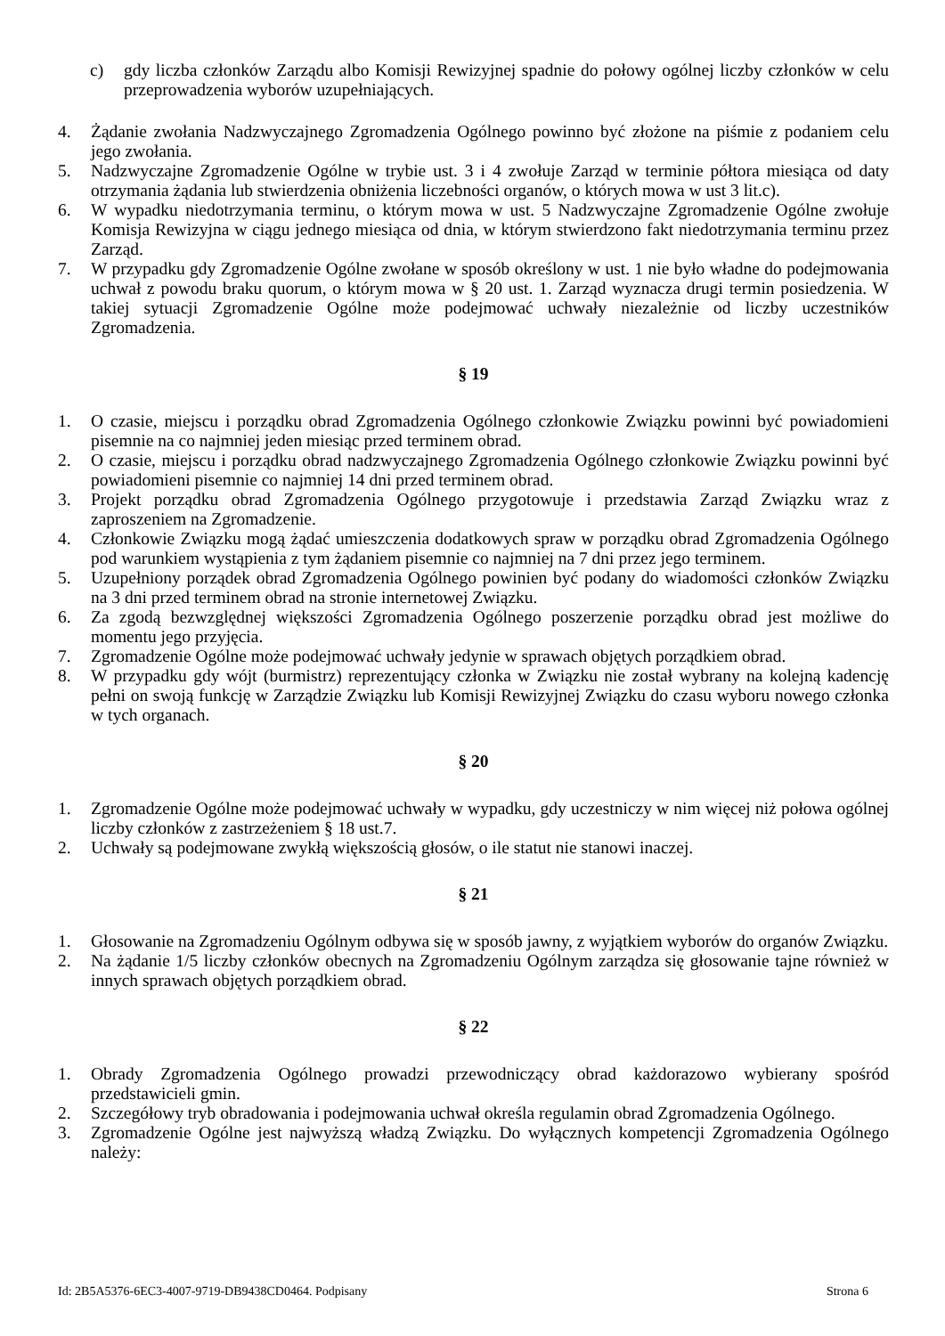c) gdy liczba członków Zarządu albo Komisji Rewizyjnej spadnie do połowy ogólnej liczby członków w celu przeprowadzenia wyborów uzupełniających.
4. Żądanie zwołania Nadzwyczajnego Zgromadzenia Ogólnego powinno być złożone na piśmie z podaniem celu jego zwołania.
5. Nadzwyczajne Zgromadzenie Ogólne w trybie ust. 3 i 4 zwołuje Zarząd w terminie półtora miesiąca od daty otrzymania żądania lub stwierdzenia obniżenia liczebności organów, o których mowa w ust 3 lit.c).
6. W wypadku niedotrzymania terminu, o którym mowa w ust. 5 Nadzwyczajne Zgromadzenie Ogólne zwołuje Komisja Rewizyjna w ciągu jednego miesiąca od dnia, w którym stwierdzono fakt niedotrzymania terminu przez Zarząd.
7. W przypadku gdy Zgromadzenie Ogólne zwołane w sposób określony w ust. 1 nie było władne do podejmowania uchwał z powodu braku quorum, o którym mowa w § 20 ust. 1. Zarząd wyznacza drugi termin posiedzenia. W takiej sytuacji Zgromadzenie Ogólne może podejmować uchwały niezależnie od liczby uczestników Zgromadzenia.
§ 19
1. O czasie, miejscu i porządku obrad Zgromadzenia Ogólnego członkowie Związku powinni być powiadomieni pisemnie na co najmniej jeden miesiąc przed terminem obrad.
2. O czasie, miejscu i porządku obrad nadzwyczajnego Zgromadzenia Ogólnego członkowie Związku powinni być powiadomieni pisemnie co najmniej 14 dni przed terminem obrad.
3. Projekt porządku obrad Zgromadzenia Ogólnego przygotowuje i przedstawia Zarząd Związku wraz z zaproszeniem na Zgromadzenie.
4. Członkowie Związku mogą żądać umieszczenia dodatkowych spraw w porządku obrad Zgromadzenia Ogólnego pod warunkiem wystąpienia z tym żądaniem pisemnie co najmniej na 7 dni przez jego terminem.
5. Uzupełniony porządek obrad Zgromadzenia Ogólnego powinien być podany do wiadomości członków Związku na 3 dni przed terminem obrad na stronie internetowej Związku.
6. Za zgodą bezwzględnej większości Zgromadzenia Ogólnego poszerzenie porządku obrad jest możliwe do momentu jego przyjęcia.
7. Zgromadzenie Ogólne może podejmować uchwały jedynie w sprawach objętych porządkiem obrad.
8. W przypadku gdy wójt (burmistrz) reprezentujący członka w Związku nie został wybrany na kolejną kadencję pełni on swoją funkcję w Zarządzie Związku lub Komisji Rewizyjnej Związku do czasu wyboru nowego członka w tych organach.
§ 20
1. Zgromadzenie Ogólne może podejmować uchwały w wypadku, gdy uczestniczy w nim więcej niż połowa ogólnej liczby członków z zastrzeżeniem § 18 ust.7.
2. Uchwały są podejmowane zwykłą większością głosów, o ile statut nie stanowi inaczej.
§ 21
1. Głosowanie na Zgromadzeniu Ogólnym odbywa się w sposób jawny, z wyjątkiem wyborów do organów Związku.
2. Na żądanie 1/5 liczby członków obecnych na Zgromadzeniu Ogólnym zarządza się głosowanie tajne również w innych sprawach objętych porządkiem obrad.
§ 22
1. Obrady Zgromadzenia Ogólnego prowadzi przewodniczący obrad każdorazowo wybierany spośród przedstawicieli gmin.
2. Szczegółowy tryb obradowania i podejmowania uchwał określa regulamin obrad Zgromadzenia Ogólnego.
3. Zgromadzenie Ogólne jest najwyższą władzą Związku. Do wyłącznych kompetencji Zgromadzenia Ogólnego należy:
Id: 2B5A5376-6EC3-4007-9719-DB9438CD0464. Podpisany Strona 6